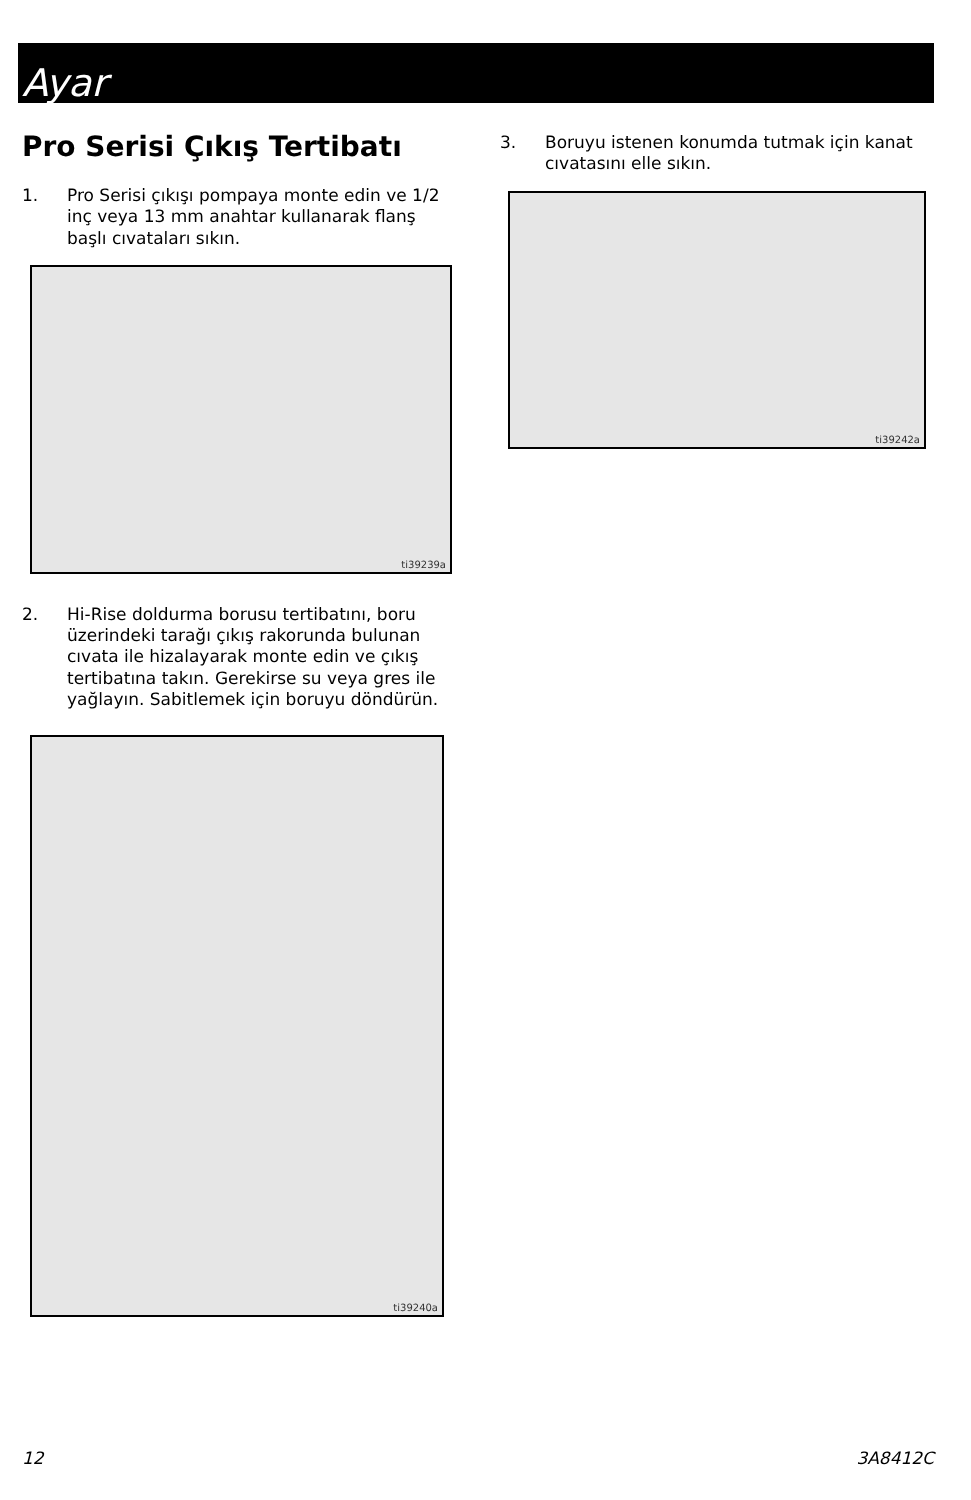Ayar
Pro Serisi Çıkış Tertibatı
1. Pro Serisi çıkışı pompaya monte edin ve 1/2 inç veya 13 mm anahtar kullanarak flanş başlı cıvataları sıkın.
ti39239a
2. Hi-Rise doldurma borusu tertibatını, boru üzerindeki tarağı çıkış rakorunda bulunan cıvata ile hizalayarak monte edin ve çıkış tertibatına takın. Gerekirse su veya gres ile yağlayın. Sabitlemek için boruyu döndürün.
ti39240a
3. Boruyu istenen konumda tutmak için kanat cıvatasını elle sıkın.
ti39242a
12 3A8412C